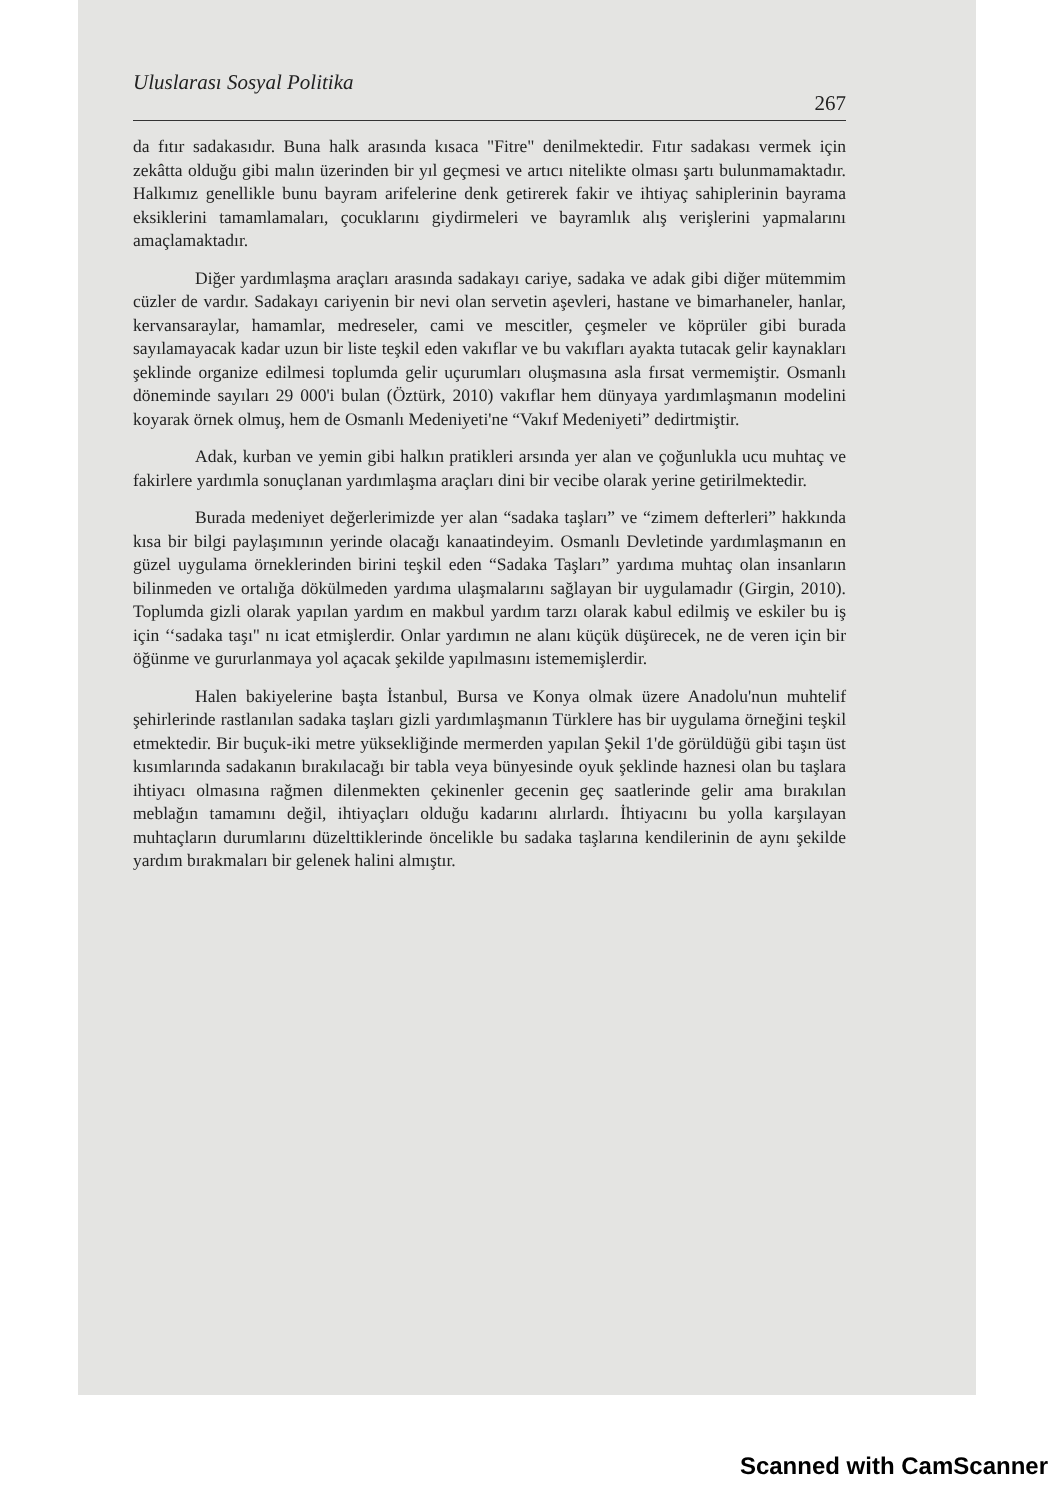Uluslarası Sosyal Politika
267
da fıtır sadakasıdır. Buna halk arasında kısaca "Fitre" denilmektedir. Fıtır sadakası vermek için zekâtta olduğu gibi malın üzerinden bir yıl geçmesi ve artıcı nitelikte olması şartı bulunmamaktadır. Halkımız genellikle bunu bayram arifelerine denk getirerek fakir ve ihtiyaç sahiplerinin bayrama eksiklerini tamamlamaları, çocuklarını giydirmeleri ve bayramlık alış verişlerini yapmalarını amaçlamaktadır.
Diğer yardımlaşma araçları arasında sadakayı cariye, sadaka ve adak gibi diğer mütemmim cüzler de vardır. Sadakayı cariyenin bir nevi olan servetin aşevleri, hastane ve bimarhaneler, hanlar, kervansaraylar, hamamlar, medreseler, cami ve mescitler, çeşmeler ve köprüler gibi burada sayılamayacak kadar uzun bir liste teşkil eden vakıflar ve bu vakıfları ayakta tutacak gelir kaynakları şeklinde organize edilmesi toplumda gelir uçurumları oluşmasına asla fırsat vermemiştir. Osmanlı döneminde sayıları 29 000'i bulan (Öztürk, 2010) vakıflar hem dünyaya yardımlaşmanın modelini koyarak örnek olmuş, hem de Osmanlı Medeniyeti'ne “Vakıf Medeniyeti” dedirtmiştir.
Adak, kurban ve yemin gibi halkın pratikleri arsında yer alan ve çoğunlukla ucu muhtaç ve fakirlere yardımla sonuçlanan yardımlaşma araçları dini bir vecibe olarak yerine getirilmektedir.
Burada medeniyet değerlerimizde yer alan “sadaka taşları” ve “zimem defterleri” hakkında kısa bir bilgi paylaşımının yerinde olacağı kanaatindeyim. Osmanlı Devletinde yardımlaşmanın en güzel uygulama örneklerinden birini teşkil eden “Sadaka Taşları” yardıma muhtaç olan insanların bilinmeden ve ortalığa dökülmeden yardıma ulaşmalarını sağlayan bir uygulamadır (Girgin, 2010). Toplumda gizli olarak yapılan yardım en makbul yardım tarzı olarak kabul edilmiş ve eskiler bu iş için ‘‘sadaka taşı" nı icat etmişlerdir. Onlar yardımın ne alanı küçük düşürecek, ne de veren için bir öğünme ve gururlanmaya yol açacak şekilde yapılmasını istememişlerdir.
Halen bakiyelerine başta İstanbul, Bursa ve Konya olmak üzere Anadolu'nun muhtelif şehirlerinde rastlanılan sadaka taşları gizli yardımlaşmanın Türklere has bir uygulama örneğini teşkil etmektedir. Bir buçuk-iki metre yüksekliğinde mermerden yapılan Şekil 1'de görüldüğü gibi taşın üst kısımlarında sadakanın bırakılacağı bir tabla veya bünyesinde oyuk şeklinde haznesi olan bu taşlara ihtiyacı olmasına rağmen dilenmekten çekinenler gecenin geç saatlerinde gelir ama bırakılan meblağın tamamını değil, ihtiyaçları olduğu kadarını alırlardı. İhtiyacını bu yolla karşılayan muhtaçların durumlarını düzelttiklerinde öncelikle bu sadaka taşlarına kendilerinin de aynı şekilde yardım bırakmaları bir gelenek halini almıştır.
Scanned with CamScanner